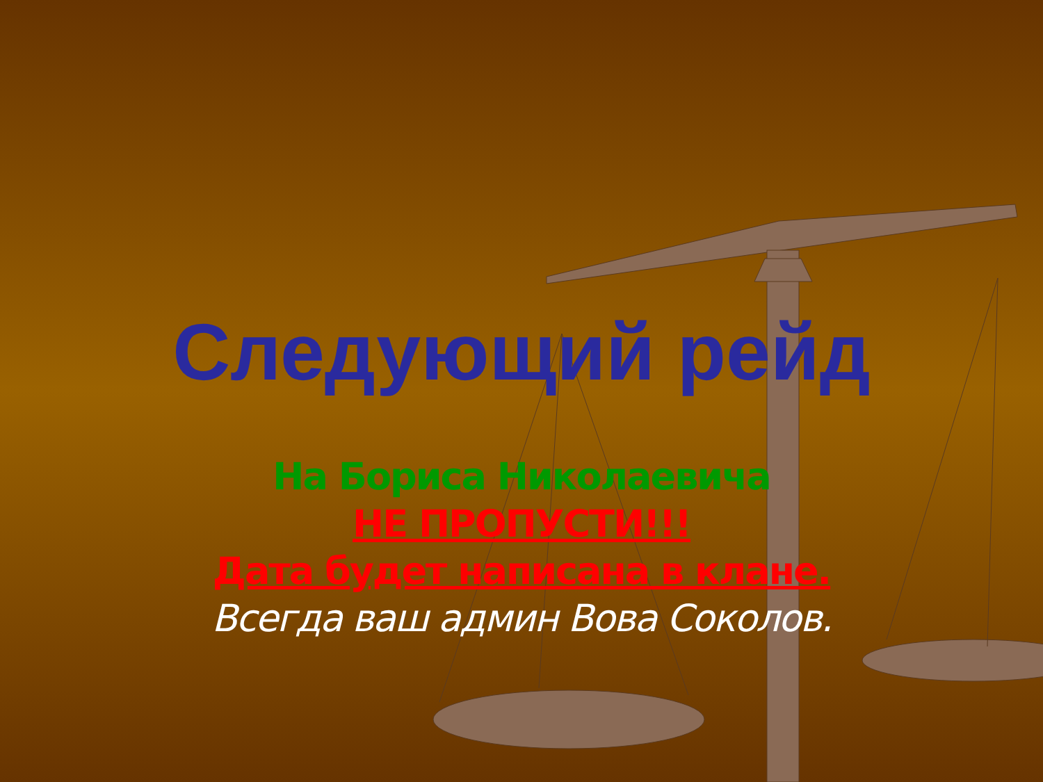Следующий рейд
На Бориса Николаевича
НЕ ПРОПУСТИ!!!
Дата будет написана в клане.
Всегда ваш админ Вова Соколов.